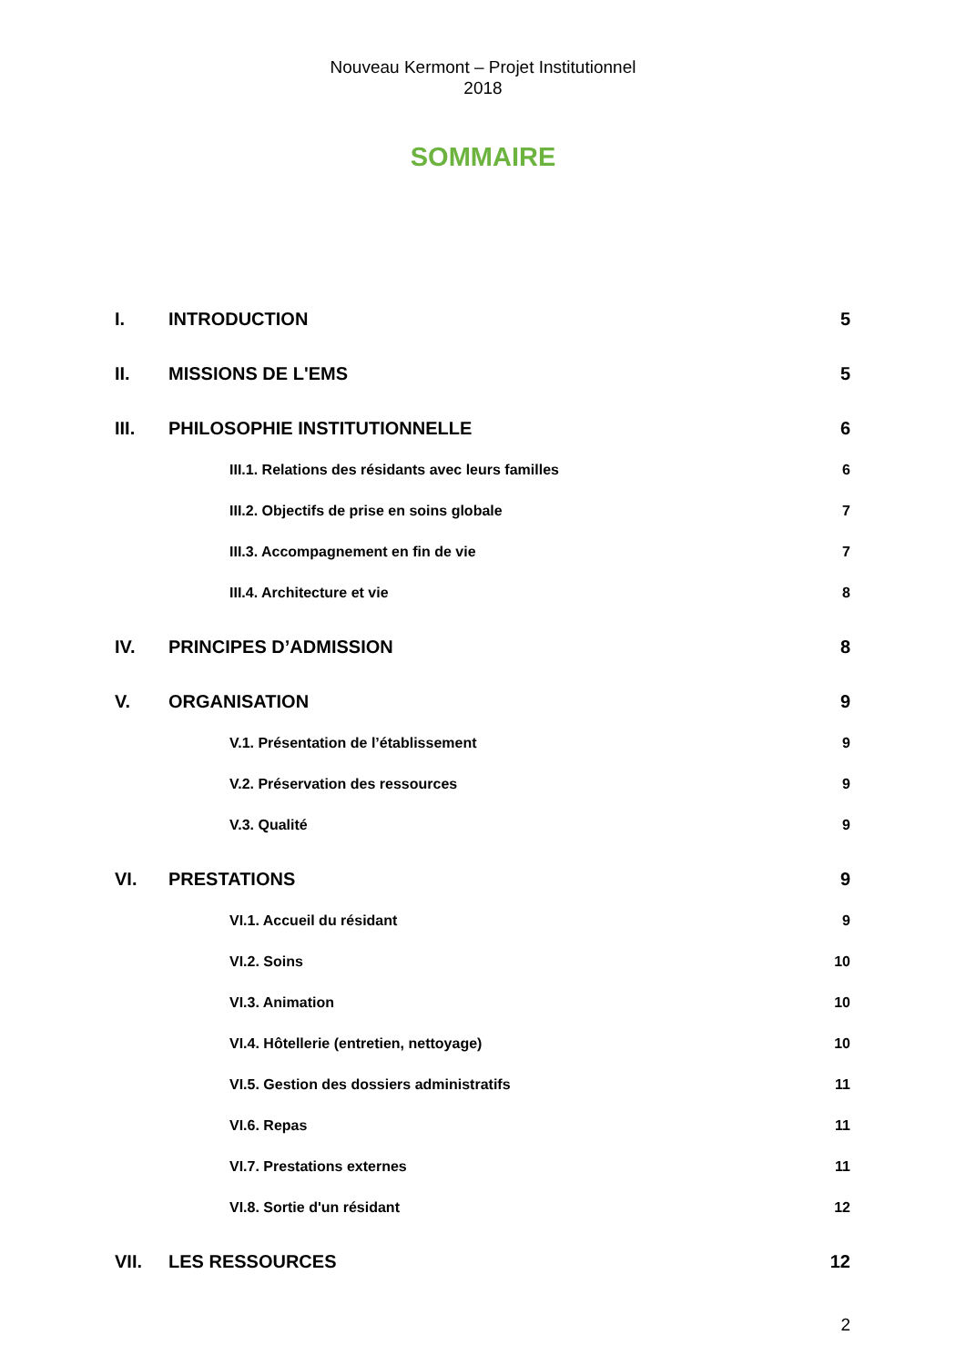Nouveau Kermont – Projet Institutionnel
2018
SOMMAIRE
I. INTRODUCTION 5
II. MISSIONS DE L'EMS 5
III. PHILOSOPHIE INSTITUTIONNELLE 6
III.1. Relations des résidants avec leurs familles 6
III.2. Objectifs de prise en soins globale 7
III.3. Accompagnement en fin de vie 7
III.4. Architecture et vie 8
IV. PRINCIPES D’ADMISSION 8
V. ORGANISATION 9
V.1. Présentation de l’établissement 9
V.2. Préservation des ressources 9
V.3. Qualité 9
VI. PRESTATIONS 9
VI.1. Accueil du résidant 9
VI.2. Soins 10
VI.3. Animation 10
VI.4. Hôtellerie (entretien, nettoyage) 10
VI.5. Gestion des dossiers administratifs 11
VI.6. Repas 11
VI.7. Prestations externes 11
VI.8. Sortie d'un résidant 12
VII. LES RESSOURCES 12
2